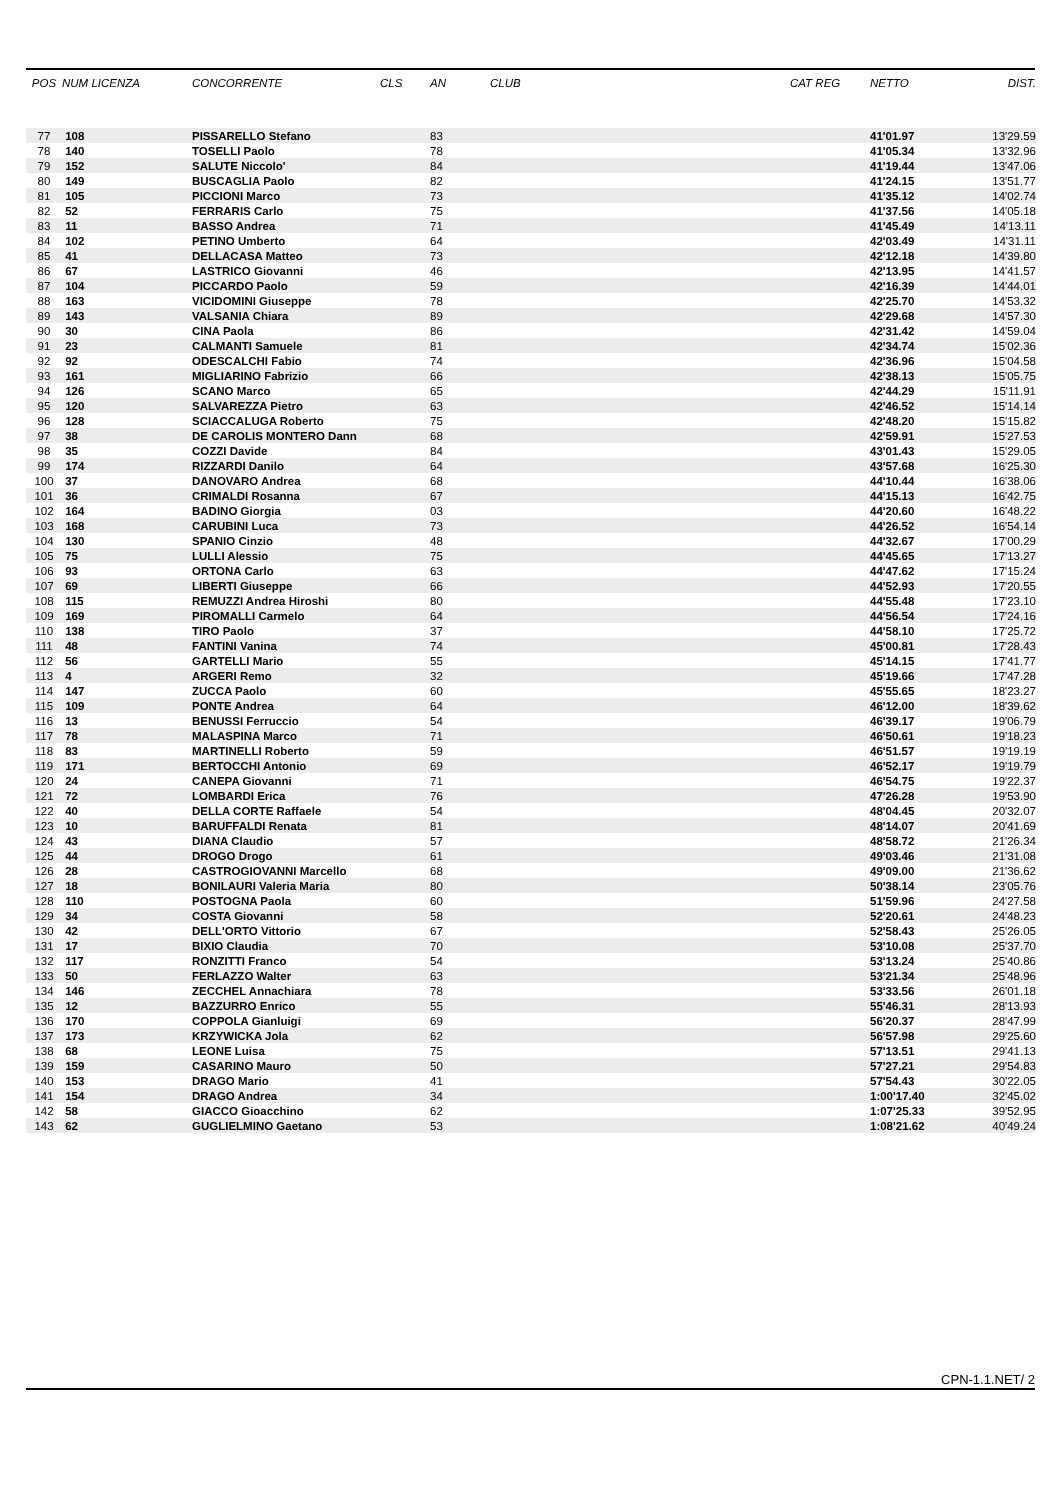| POS | NUM LICENZA | CONCORRENTE | CLS | AN | CLUB | CAT REG | NETTO | DIST. |
| --- | --- | --- | --- | --- | --- | --- | --- | --- |
| 77 | 108 | PISSARELLO Stefano | | 83 | | | 41'01.97 | 13'29.59 |
| 78 | 140 | TOSELLI Paolo | | 78 | | | 41'05.34 | 13'32.96 |
| 79 | 152 | SALUTE Niccolo' | | 84 | | | 41'19.44 | 13'47.06 |
| 80 | 149 | BUSCAGLIA Paolo | | 82 | | | 41'24.15 | 13'51.77 |
| 81 | 105 | PICCIONI Marco | | 73 | | | 41'35.12 | 14'02.74 |
| 82 | 52 | FERRARIS Carlo | | 75 | | | 41'37.56 | 14'05.18 |
| 83 | 11 | BASSO Andrea | | 71 | | | 41'45.49 | 14'13.11 |
| 84 | 102 | PETINO Umberto | | 64 | | | 42'03.49 | 14'31.11 |
| 85 | 41 | DELLACASA Matteo | | 73 | | | 42'12.18 | 14'39.80 |
| 86 | 67 | LASTRICO Giovanni | | 46 | | | 42'13.95 | 14'41.57 |
| 87 | 104 | PICCARDO Paolo | | 59 | | | 42'16.39 | 14'44.01 |
| 88 | 163 | VICIDOMINI Giuseppe | | 78 | | | 42'25.70 | 14'53.32 |
| 89 | 143 | VALSANIA Chiara | | 89 | | | 42'29.68 | 14'57.30 |
| 90 | 30 | CINA Paola | | 86 | | | 42'31.42 | 14'59.04 |
| 91 | 23 | CALMANTI Samuele | | 81 | | | 42'34.74 | 15'02.36 |
| 92 | 92 | ODESCALCHI Fabio | | 74 | | | 42'36.96 | 15'04.58 |
| 93 | 161 | MIGLIARINO Fabrizio | | 66 | | | 42'38.13 | 15'05.75 |
| 94 | 126 | SCANO Marco | | 65 | | | 42'44.29 | 15'11.91 |
| 95 | 120 | SALVAREZZA Pietro | | 63 | | | 42'46.52 | 15'14.14 |
| 96 | 128 | SCIACCALUGA Roberto | | 75 | | | 42'48.20 | 15'15.82 |
| 97 | 38 | DE CAROLIS MONTERO Dann | | 68 | | | 42'59.91 | 15'27.53 |
| 98 | 35 | COZZI Davide | | 84 | | | 43'01.43 | 15'29.05 |
| 99 | 174 | RIZZARDI Danilo | | 64 | | | 43'57.68 | 16'25.30 |
| 100 | 37 | DANOVARO Andrea | | 68 | | | 44'10.44 | 16'38.06 |
| 101 | 36 | CRIMALDI Rosanna | | 67 | | | 44'15.13 | 16'42.75 |
| 102 | 164 | BADINO Giorgia | | 03 | | | 44'20.60 | 16'48.22 |
| 103 | 168 | CARUBINI Luca | | 73 | | | 44'26.52 | 16'54.14 |
| 104 | 130 | SPANIO Cinzio | | 48 | | | 44'32.67 | 17'00.29 |
| 105 | 75 | LULLI Alessio | | 75 | | | 44'45.65 | 17'13.27 |
| 106 | 93 | ORTONA Carlo | | 63 | | | 44'47.62 | 17'15.24 |
| 107 | 69 | LIBERTI Giuseppe | | 66 | | | 44'52.93 | 17'20.55 |
| 108 | 115 | REMUZZI Andrea Hiroshi | | 80 | | | 44'55.48 | 17'23.10 |
| 109 | 169 | PIROMALLI Carmelo | | 64 | | | 44'56.54 | 17'24.16 |
| 110 | 138 | TIRO Paolo | | 37 | | | 44'58.10 | 17'25.72 |
| 111 | 48 | FANTINI Vanina | | 74 | | | 45'00.81 | 17'28.43 |
| 112 | 56 | GARTELLI Mario | | 55 | | | 45'14.15 | 17'41.77 |
| 113 | 4 | ARGERI Remo | | 32 | | | 45'19.66 | 17'47.28 |
| 114 | 147 | ZUCCA Paolo | | 60 | | | 45'55.65 | 18'23.27 |
| 115 | 109 | PONTE Andrea | | 64 | | | 46'12.00 | 18'39.62 |
| 116 | 13 | BENUSSI Ferruccio | | 54 | | | 46'39.17 | 19'06.79 |
| 117 | 78 | MALASPINA Marco | | 71 | | | 46'50.61 | 19'18.23 |
| 118 | 83 | MARTINELLI Roberto | | 59 | | | 46'51.57 | 19'19.19 |
| 119 | 171 | BERTOCCHI Antonio | | 69 | | | 46'52.17 | 19'19.79 |
| 120 | 24 | CANEPA Giovanni | | 71 | | | 46'54.75 | 19'22.37 |
| 121 | 72 | LOMBARDI Erica | | 76 | | | 47'26.28 | 19'53.90 |
| 122 | 40 | DELLA CORTE Raffaele | | 54 | | | 48'04.45 | 20'32.07 |
| 123 | 10 | BARUFFALDI Renata | | 81 | | | 48'14.07 | 20'41.69 |
| 124 | 43 | DIANA Claudio | | 57 | | | 48'58.72 | 21'26.34 |
| 125 | 44 | DROGO Drogo | | 61 | | | 49'03.46 | 21'31.08 |
| 126 | 28 | CASTROGIOVANNI Marcello | | 68 | | | 49'09.00 | 21'36.62 |
| 127 | 18 | BONILAURI Valeria Maria | | 80 | | | 50'38.14 | 23'05.76 |
| 128 | 110 | POSTOGNA Paola | | 60 | | | 51'59.96 | 24'27.58 |
| 129 | 34 | COSTA Giovanni | | 58 | | | 52'20.61 | 24'48.23 |
| 130 | 42 | DELL'ORTO Vittorio | | 67 | | | 52'58.43 | 25'26.05 |
| 131 | 17 | BIXIO Claudia | | 70 | | | 53'10.08 | 25'37.70 |
| 132 | 117 | RONZITTI Franco | | 54 | | | 53'13.24 | 25'40.86 |
| 133 | 50 | FERLAZZO Walter | | 63 | | | 53'21.34 | 25'48.96 |
| 134 | 146 | ZECCHEL Annachiara | | 78 | | | 53'33.56 | 26'01.18 |
| 135 | 12 | BAZZURRO Enrico | | 55 | | | 55'46.31 | 28'13.93 |
| 136 | 170 | COPPOLA Gianluigi | | 69 | | | 56'20.37 | 28'47.99 |
| 137 | 173 | KRZYWICKA Jola | | 62 | | | 56'57.98 | 29'25.60 |
| 138 | 68 | LEONE Luisa | | 75 | | | 57'13.51 | 29'41.13 |
| 139 | 159 | CASARINO Mauro | | 50 | | | 57'27.21 | 29'54.83 |
| 140 | 153 | DRAGO Mario | | 41 | | | 57'54.43 | 30'22.05 |
| 141 | 154 | DRAGO Andrea | | 34 | | | 1:00'17.40 | 32'45.02 |
| 142 | 58 | GIACCO Gioacchino | | 62 | | | 1:07'25.33 | 39'52.95 |
| 143 | 62 | GUGLIELMINO Gaetano | | 53 | | | 1:08'21.62 | 40'49.24 |
CPN-1.1.NET/ 2